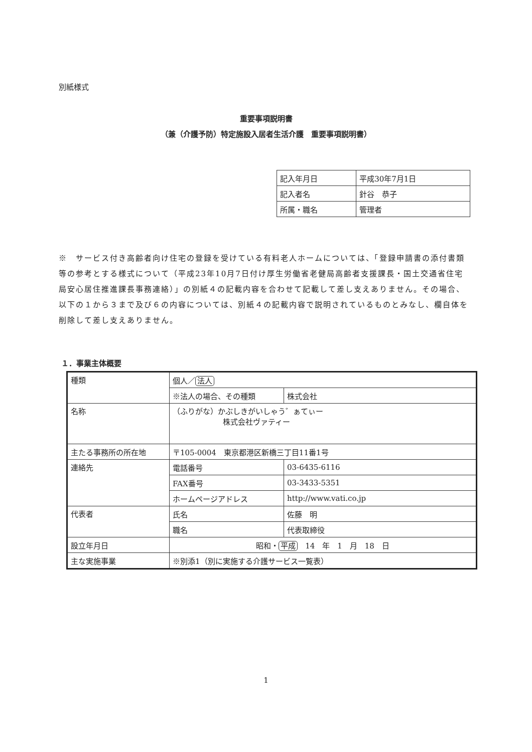別紙様式
重要事項説明書
（兼（介護予防）特定施設入居者生活介護　重要事項説明書）
| 記入年月日 | 平成30年7月1日 |
| 記入者名 | 針谷 恭子 |
| 所属・職名 | 管理者 |
※　サービス付き高齢者向け住宅の登録を受けている有料老人ホームについては、「登録申請書の添付書類等の参考とする様式について（平成23年10月7日付け厚生労働省老健局高齢者支援課長・国土交通省住宅局安心居住推進課長事務連絡）」の別紙４の記載内容を合わせて記載して差し支えありません。その場合、以下の１から３まで及び６の内容については、別紙４の記載内容で説明されているものとみなし、欄自体を削除して差し支えありません。
１．事業主体概要
| 種類 | 個人／ 法人 | |
| | ※法人の場合、その種類 | 株式会社 |
| 名称 | （ふりがな）かぶしきがいしゃう゛ぁてぃー 株式会社ヴァティー | |
| 主たる事務所の所在地 | 〒105-0004 東京都港区新橋三丁目11番1号 | |
| 連絡先 | 電話番号 | 03-6435-6116 |
| | FAX番号 | 03-3433-5351 |
| | ホームページアドレス | http://www.vati.co.jp |
| 代表者 | 氏名 | 佐藤 明 |
| | 職名 | 代表取締役 |
| 設立年月日 | 昭和・ 平成 14 年 1 月 18 日 | |
| 主な実施事業 | ※別添1（別に実施する介護サービス一覧表） | |
1